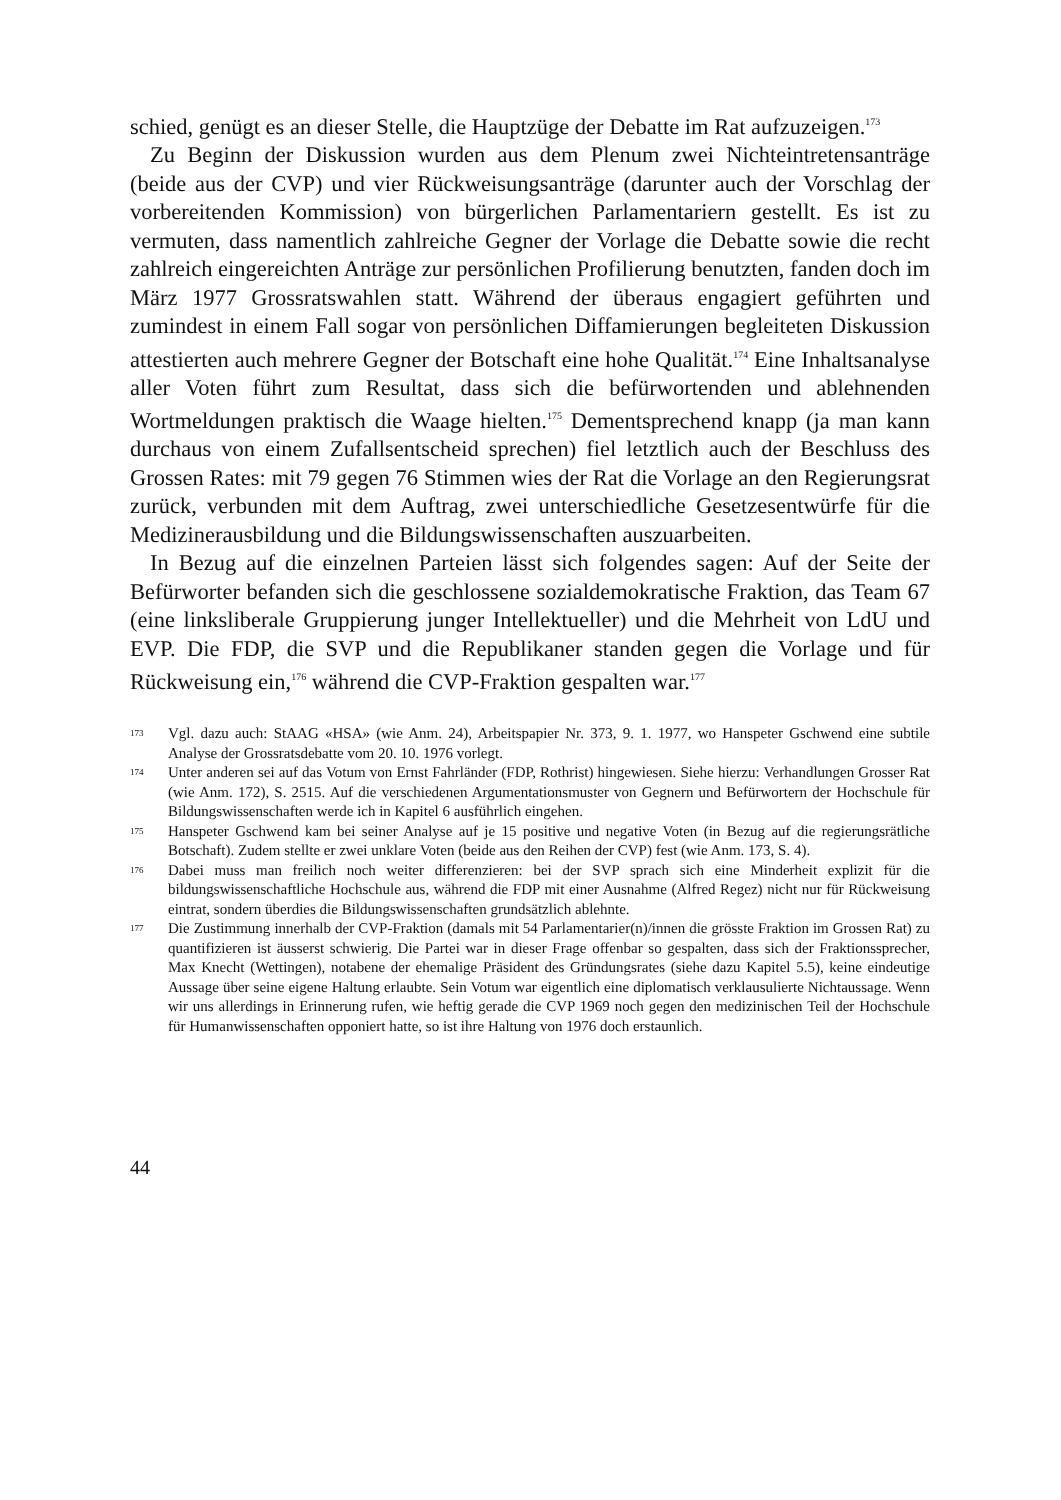schied, genügt es an dieser Stelle, die Hauptzüge der Debatte im Rat aufzuzeigen.<sup>173</sup>
Zu Beginn der Diskussion wurden aus dem Plenum zwei Nichteintretensanträge (beide aus der CVP) und vier Rückweisungsanträge (darunter auch der Vorschlag der vorbereitenden Kommission) von bürgerlichen Parlamentariern gestellt. Es ist zu vermuten, dass namentlich zahlreiche Gegner der Vorlage die Debatte sowie die recht zahlreich eingereichten Anträge zur persönlichen Profilierung benutzten, fanden doch im März 1977 Grossratswahlen statt. Während der überaus engagiert geführten und zumindest in einem Fall sogar von persönlichen Diffamierungen begleiteten Diskussion attestierten auch mehrere Gegner der Botschaft eine hohe Qualität.<sup>174</sup> Eine Inhaltsanalyse aller Voten führt zum Resultat, dass sich die befürwortenden und ablehnenden Wortmeldungen praktisch die Waage hielten.<sup>175</sup> Dementsprechend knapp (ja man kann durchaus von einem Zufallsentscheid sprechen) fiel letztlich auch der Beschluss des Grossen Rates: mit 79 gegen 76 Stimmen wies der Rat die Vorlage an den Regierungsrat zurück, verbunden mit dem Auftrag, zwei unterschiedliche Gesetzesentwürfe für die Medizinerausbildung und die Bildungswissenschaften auszuarbeiten.
In Bezug auf die einzelnen Parteien lässt sich folgendes sagen: Auf der Seite der Befürworter befanden sich die geschlossene sozialdemokratische Fraktion, das Team 67 (eine linksliberale Gruppierung junger Intellektueller) und die Mehrheit von LdU und EVP. Die FDP, die SVP und die Republikaner standen gegen die Vorlage und für Rückweisung ein,<sup>176</sup> während die CVP-Fraktion gespalten war.<sup>177</sup>
173 Vgl. dazu auch: StAAG «HSA» (wie Anm. 24), Arbeitspapier Nr. 373, 9. 1. 1977, wo Hanspeter Gschwend eine subtile Analyse der Grossratsdebatte vom 20. 10. 1976 vorlegt.
174 Unter anderen sei auf das Votum von Ernst Fahrländer (FDP, Rothrist) hingewiesen. Siehe hierzu: Verhandlungen Grosser Rat (wie Anm. 172), S. 2515. Auf die verschiedenen Argumentationsmuster von Gegnern und Befürwortern der Hochschule für Bildungswissenschaften werde ich in Kapitel 6 ausführlich eingehen.
175 Hanspeter Gschwend kam bei seiner Analyse auf je 15 positive und negative Voten (in Bezug auf die regierungsrätliche Botschaft). Zudem stellte er zwei unklare Voten (beide aus den Reihen der CVP) fest (wie Anm. 173, S. 4).
176 Dabei muss man freilich noch weiter differenzieren: bei der SVP sprach sich eine Minderheit explizit für die bildungswissenschaftliche Hochschule aus, während die FDP mit einer Ausnahme (Alfred Regez) nicht nur für Rückweisung eintrat, sondern überdies die Bildungswissenschaften grundsätzlich ablehnte.
177 Die Zustimmung innerhalb der CVP-Fraktion (damals mit 54 Parlamentarier(n)/innen die grösste Fraktion im Grossen Rat) zu quantifizieren ist äusserst schwierig. Die Partei war in dieser Frage offenbar so gespalten, dass sich der Fraktionssprecher, Max Knecht (Wettingen), notabene der ehemalige Präsident des Gründungsrates (siehe dazu Kapitel 5.5), keine eindeutige Aussage über seine eigene Haltung erlaubte. Sein Votum war eigentlich eine diplomatisch verklausulierte Nichtaussage. Wenn wir uns allerdings in Erinnerung rufen, wie heftig gerade die CVP 1969 noch gegen den medizinischen Teil der Hochschule für Humanwissenschaften opponiert hatte, so ist ihre Haltung von 1976 doch erstaunlich.
44